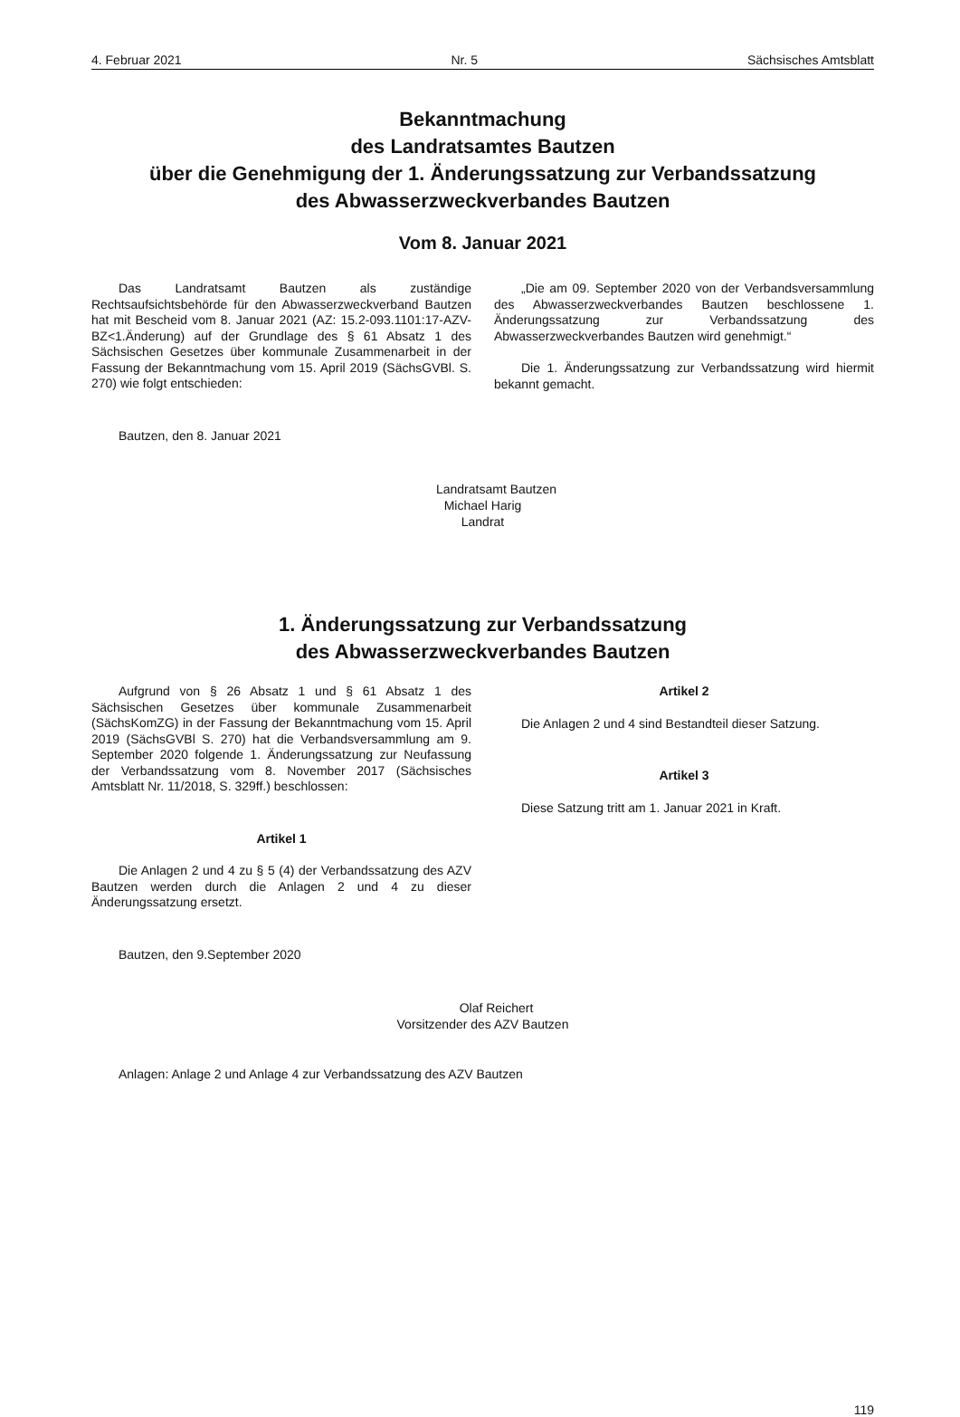4. Februar 2021 Nr. 5 Sächsisches Amtsblatt
Bekanntmachung
des Landratsamtes Bautzen
über die Genehmigung der 1. Änderungssatzung zur Verbandssatzung
des Abwasserzweckverbandes Bautzen
Vom 8. Januar 2021
Das Landratsamt Bautzen als zuständige Rechtsaufsichtsbehörde für den Abwasserzweckverband Bautzen hat mit Bescheid vom 8. Januar 2021 (AZ: 15.2-093.1101:17-AZV-BZ<1.Änderung) auf der Grundlage des § 61 Absatz 1 des Sächsischen Gesetzes über kommunale Zusammenarbeit in der Fassung der Bekanntmachung vom 15. April 2019 (SächsGVBl. S. 270) wie folgt entschieden:
„Die am 09. September 2020 von der Verbandsversammlung des Abwasserzweckverbandes Bautzen beschlossene 1. Änderungssatzung zur Verbandssatzung des Abwasserzweckverbandes Bautzen wird genehmigt.“
Die 1. Änderungssatzung zur Verbandssatzung wird hiermit bekannt gemacht.
Bautzen, den 8. Januar 2021
Landratsamt Bautzen
Michael Harig
Landrat
1. Änderungssatzung zur Verbandssatzung
des Abwasserzweckverbandes Bautzen
Aufgrund von § 26 Absatz 1 und § 61 Absatz 1 des Sächsischen Gesetzes über kommunale Zusammenarbeit (SächsKomZG) in der Fassung der Bekanntmachung vom 15. April 2019 (SächsGVBl S. 270) hat die Verbandsversammlung am 9. September 2020 folgende 1. Änderungssatzung zur Neufassung der Verbandssatzung vom 8. November 2017 (Sächsisches Amtsblatt Nr. 11/2018, S. 329ff.) beschlossen:
Artikel 1
Die Anlagen 2 und 4 zu § 5 (4) der Verbandssatzung des AZV Bautzen werden durch die Anlagen 2 und 4 zu dieser Änderungssatzung ersetzt.
Artikel 2
Die Anlagen 2 und 4 sind Bestandteil dieser Satzung.
Artikel 3
Diese Satzung tritt am 1. Januar 2021 in Kraft.
Bautzen, den 9.September 2020
Olaf Reichert
Vorsitzender des AZV Bautzen
Anlagen: Anlage 2 und Anlage 4 zur Verbandssatzung des AZV Bautzen
119